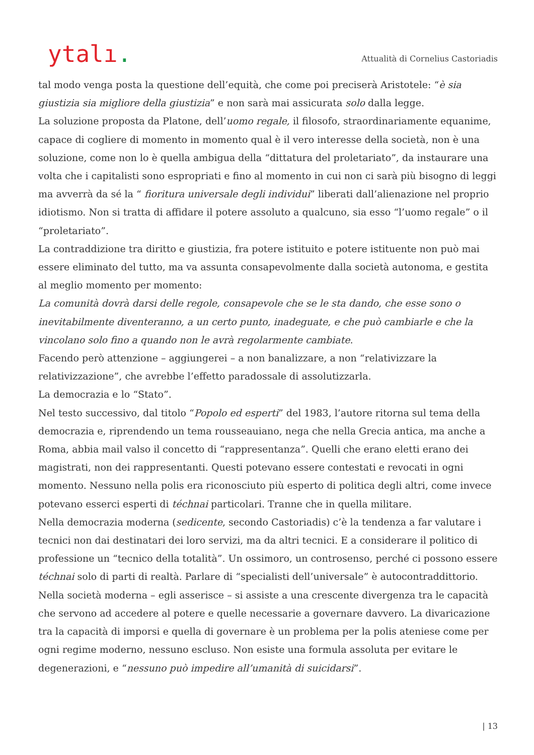ytalı.
Attualità di Cornelius Castoriadis
tal modo venga posta la questione dell’equità, che come poi preciserà Aristotele: “è sia giustizia sia migliore della giustizia” e non sarà mai assicurata solo dalla legge.
La soluzione proposta da Platone, dell’uomo regale, il filosofo, straordinariamente equanime, capace di cogliere di momento in momento qual è il vero interesse della società, non è una soluzione, come non lo è quella ambigua della “dittatura del proletariato”, da instaurare una volta che i capitalisti sono espropriati e fino al momento in cui non ci sarà più bisogno di leggi ma avverrà da sé la “ fioritura universale degli individui” liberati dall’alienazione nel proprio idiotismo. Non si tratta di affidare il potere assoluto a qualcuno, sia esso “l’uomo regale” o il “proletariato”.
La contraddizione tra diritto e giustizia, fra potere istituito e potere istituente non può mai essere eliminato del tutto, ma va assunta consapevolmente dalla società autonoma, e gestita al meglio momento per momento:
La comunità dovrà darsi delle regole, consapevole che se le sta dando, che esse sono o inevitabilmente diventeranno, a un certo punto, inadeguate, e che può cambiarle e che la vincolano solo fino a quando non le avrà regolarmente cambiate.
Facendo però attenzione – aggiungerei – a non banalizzare, a non “relativizzare la relativizzazione”, che avrebbe l’effetto paradossale di assolutizzarla.
La democrazia e lo “Stato”.
Nel testo successivo, dal titolo “Popolo ed esperti” del 1983, l’autore ritorna sul tema della democrazia e, riprendendo un tema rousseauiano, nega che nella Grecia antica, ma anche a Roma, abbia mail valso il concetto di “rappresentanza”. Quelli che erano eletti erano dei magistrati, non dei rappresentanti. Questi potevano essere contestati e revocati in ogni momento. Nessuno nella polis era riconosciuto più esperto di politica degli altri, come invece potevano esserci esperti di téchnai particolari. Tranne che in quella militare.
Nella democrazia moderna (sedicente, secondo Castoriadis) c’è la tendenza a far valutare i tecnici non dai destinatari dei loro servizi, ma da altri tecnici. E a considerare il politico di professione un “tecnico della totalità”. Un ossimoro, un controsenso, perché ci possono essere téchnai solo di parti di realtà. Parlare di “specialisti dell’universale” è autocontraddittorio.
Nella società moderna – egli asserisce – si assiste a una crescente divergenza tra le capacità che servono ad accedere al potere e quelle necessarie a governare davvero. La divaricazione tra la capacità di imporsi e quella di governare è un problema per la polis ateniese come per ogni regime moderno, nessuno escluso. Non esiste una formula assoluta per evitare le degenerazioni, e “nessuno può impedire all’umanità di suicidarsi”.
| 13